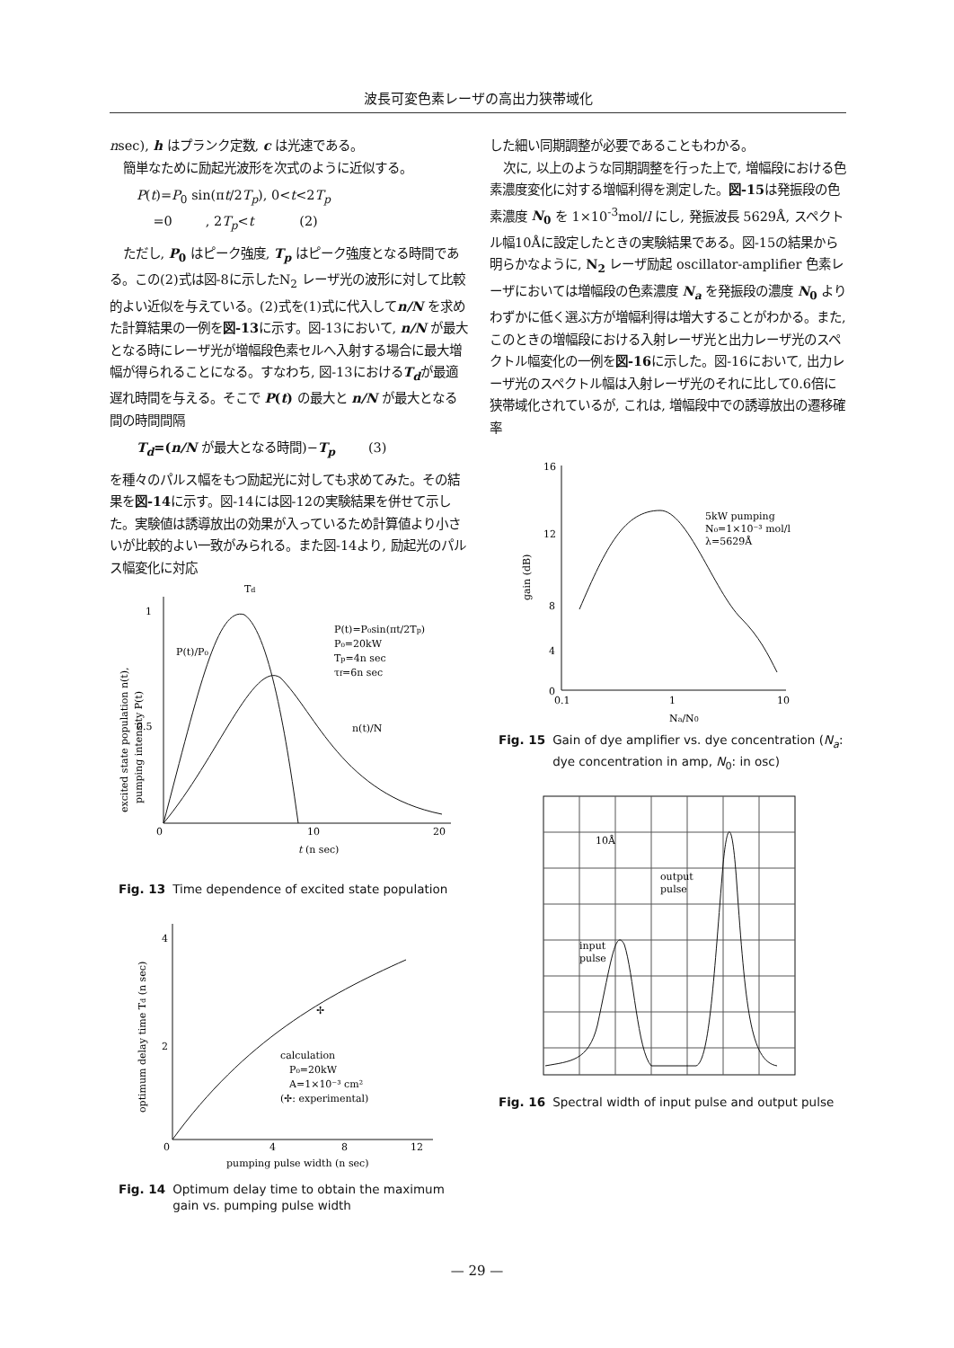波長可変色素レーザの高出力狭帯域化
nsec), h はプランク定数, c は光速である。
簡単なために励起光波形を次式のように近似する。
P(t)=P<sub>0</sub> sin(πt/2T<sub>p</sub>), 0<t<2T<sub>p</sub>
=0 , 2T<sub>p</sub><t (2)
ただし, P<sub>0</sub> はピーク強度, T<sub>p</sub> はピーク強度となる時間である。この(2)式は図-8に示したN<sub>2</sub> レーザ光の波形に対して比較的よい近似を与えている。(2)式を(1)式に代入してn/N を求めた計算結果の一例を図-13に示す。図-13において, n/N が最大となる時にレーザ光が増幅段色素セルへ入射する場合に最大増幅が得られることになる。すなわち, 図-13におけるT<sub>d</sub>が最適遅れ時間を与える。そこで P(t) の最大と n/N が最大となる間の時間間隔
T<sub>d</sub>=(n/N が最大となる時間)−T<sub>p</sub> (3)
を種々のパルス幅をもつ励起光に対しても求めてみた。その結果を図-14に示す。図-14には図-12の実験結果を併せて示した。実験値は誘導放出の効果が入っているため計算値より小さいが比較的よい一致がみられる。また図-14より, 励起光のパルス幅変化に対応
1
0.5
0
10
20
t (n sec)
Td
P(t)/P₀
P(t)=P₀sin(πt/2Tp)
P₀=20kW
Tp=4n sec
τf=6n sec
n(t)/N
excited state population n(t),
pumping intensity P(t)
Fig. 13 Time dependence of excited state population
4
2
0
4
8
12
pumping pulse width (n sec)
calculation
P₀=20kW
A=1×10⁻³ cm²
(✢: experimental)
✢
optimum delay time Td (n sec)
Fig. 14 Optimum delay time to obtain the maximum gain vs. pumping pulse width
した細い同期調整が必要であることもわかる。
次に, 以上のような同期調整を行った上で, 増幅段における色素濃度変化に対する増幅利得を測定した。図-15は発振段の色素濃度 N<sub>0</sub> を 1×10<sup>-3</sup>mol/l にし, 発振波長 5629Å, スペクトル幅10Åに設定したときの実験結果である。図-15の結果から明らかなように, N<sub>2</sub> レーザ励起 oscillator-amplifier 色素レーザにおいては増幅段の色素濃度 N<sub>a</sub> を発振段の濃度 N<sub>0</sub> よりわずかに低く選ぶ方が増幅利得は増大することがわかる。また, このときの増幅段における入射レーザ光と出力レーザ光のスペクトル幅変化の一例を図-16に示した。図-16において, 出力レーザ光のスペクトル幅は入射レーザ光のそれに比して0.6倍に狭帯域化されているが, これは, 増幅段中での誘導放出の遷移確率
16
12
8
4
0
0.1
1
10
Na/N0
5kW pumping
N₀=1×10⁻³ mol/l
λ=5629Å
gain (dB)
Fig. 15 Gain of dye amplifier vs. dye concentration (N<sub>a</sub>: dye concentration in amp, N<sub>0</sub>: in osc)
10Å
output
pulse
input
pulse
Fig. 16 Spectral width of input pulse and output pulse
— 29 —